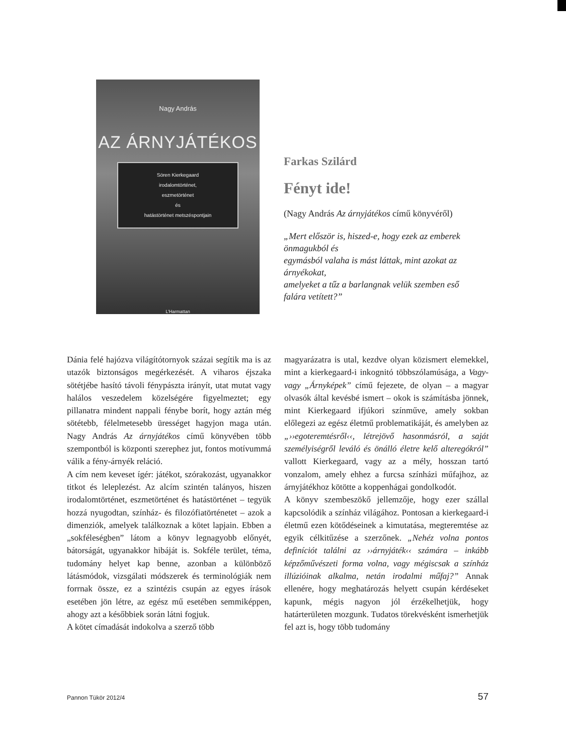Nagy András
AZ ÁRNYJÁTÉKOS
Sören Kierkegaard
irodalomtörténet,
eszmetörténet
és
hatástörténet metszéspontjain
L'Harmattan
Farkas Szilárd
Fényt ide!
(Nagy András Az árnyjátékos című könyvéről)
„Mert először is, hiszed-e, hogy ezek az emberek önmagukból és
egymásból valaha is mást láttak, mint azokat az árnyékokat,
amelyeket a tűz a barlangnak velük szemben eső falára vetített?”
Dánia felé hajózva világítótornyok százai segítik ma is az utazók biztonságos megérkezését. A viharos éjszaka sötétjébe hasító távoli fénypászta irányít, utat mutat vagy halálos veszedelem közelségére figyelmeztet; egy pillanatra mindent nappali fénybe borít, hogy aztán még sötétebb, félelmetesebb ürességet hagyjon maga után. Nagy András Az árnyjátékos című könyvében több szempontból is központi szerephez jut, fontos motívummá válik a fény-árnyék reláció.
A cím nem keveset ígér: játékot, szórakozást, ugyanakkor titkot és leleplezést. Az alcím szintén talányos, hiszen irodalomtörténet, eszmetörténet és hatástörténet – tegyük hozzá nyugodtan, színház- és filozófiatörténetet – azok a dimenziók, amelyek találkoznak a kötet lapjain. Ebben a „sokféleségben” látom a könyv legnagyobb előnyét, bátorságát, ugyanakkor hibáját is. Sokféle terület, téma, tudomány helyet kap benne, azonban a különböző látásmódok, vizsgálati módszerek és terminológiák nem forrnak össze, ez a szintézis csupán az egyes írások esetében jön létre, az egész mű esetében semmiképpen, ahogy azt a későbbiek során látni fogjuk.
A kötet címadását indokolva a szerző több
magyarázatra is utal, kezdve olyan közismert elemekkel, mint a kierkegaard-i inkognitó többszólamúsága, a Vagy-vagy „Árnyképek” című fejezete, de olyan – a magyar olvasók által kevésbé ismert – okok is számításba jönnek, mint Kierkegaard ifjúkori színműve, amely sokban előlegezi az egész életmű problematikáját, és amelyben az „››egoteremtésről‹‹, létrejövő hasonmásról, a saját személyiségről leváló és önálló életre kelő alteregókról” vallott Kierkegaard, vagy az a mély, hosszan tartó vonzalom, amely ehhez a furcsa színházi műfajhoz, az árnyjátékhoz kötötte a koppenhágai gondolkodót.
A könyv szembeszökő jellemzője, hogy ezer szállal kapcsolódik a színház világához. Pontosan a kierkegaard-i életmű ezen kötődéseinek a kimutatása, megteremtése az egyik célkitűzése a szerzőnek. „Nehéz volna pontos definíciót találni az ››árnyjáték‹‹ számára – inkább képzőművészeti forma volna, vagy mégiscsak a színház illúzióinak alkalma, netán irodalmi műfaj?” Annak ellenére, hogy meghatározás helyett csupán kérdéseket kapunk, mégis nagyon jól érzékelhetjük, hogy határterületen mozgunk. Tudatos törekvésként ismerhetjük fel azt is, hogy több tudomány
Pannon Tükör 2012/4 57